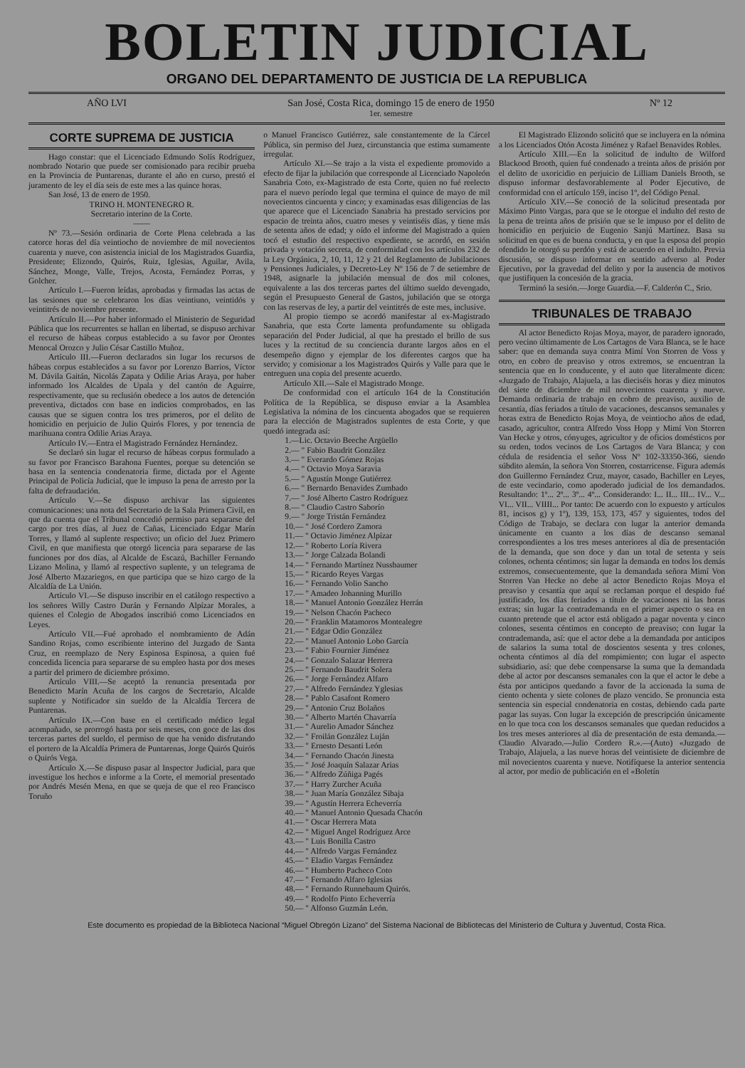BOLETIN JUDICIAL
ORGANO DEL DEPARTAMENTO DE JUSTICIA DE LA REPUBLICA
AÑO LVI San José, Costa Rica, domingo 15 de enero de 1950
1er. semestre
Nº 12
CORTE SUPREMA DE JUSTICIA
Hago constar: que el Licenciado Edmundo Solís Rodríguez, nombrado Notario que puede ser comisionado para recibir prueba en la Provincia de Puntarenas, durante el año en curso, prestó el juramento de ley el día seis de este mes a las quince horas.
San José, 13 de enero de 1950.
TRINO H. MONTENEGRO R.
Secretario interino de la Corte.
——
Nº 73.—Sesión ordinaria de Corte Plena celebrada a las catorce horas del día veintiocho de noviembre de mil novecientos cuarenta y nueve, con asistencia inicial de los Magistrados Guardia, Presidente; Elizondo, Quirós, Ruiz, Iglesias, Aguilar, Avila, Sánchez, Monge, Valle, Trejos, Acosta, Fernández Porras, y Golcher.
Artículo I.—Fueron leídas, aprobadas y firmadas las actas de las sesiones que se celebraron los días veintiuno, veintidós y veintitrés de noviembre presente.
Artículo II.—Por haber informado el Ministerio de Seguridad Pública que los recurrentes se hallan en libertad, se dispuso archivar el recurso de hábeas corpus establecido a su favor por Orontes Menocal Orozco y Julio César Castillo Muñoz.
Artículo III.—Fueron declarados sin lugar los recursos de hábeas corpus establecidos a su favor por Lorenzo Barrios, Víctor M. Dávila Gaitán, Nicolás Zapata y Odilie Arias Araya, por haber informado los Alcaldes de Upala y del cantón de Aguirre, respectivamente, que su reclusión obedece a los autos de detención preventiva, dictados con base en indicios comprobados, en las causas que se siguen contra los tres primeros, por el delito de homicidio en perjuicio de Julio Quirós Flores, y por tenencia de marihuana contra Odilie Arias Araya.
Artículo IV.—Entra el Magistrado Fernández Hernández.
Se declaró sin lugar el recurso de hábeas corpus formulado a su favor por Francisco Barahona Fuentes, porque su detención se basa en la sentencia condenatoria firme, dictada por el Agente Principal de Policía Judicial, que le impuso la pena de arresto por la falta de defraudación.
Artículo V.—Se dispuso archivar las siguientes comunicaciones: una nota del Secretario de la Sala Primera Civil, en que da cuenta que el Tribunal concedió permiso para separarse del cargo por tres días, al Juez de Cañas, Licenciado Edgar Marín Torres, y llamó al suplente respectivo; un oficio del Juez Primero Civil, en que manifiesta que otorgó licencia para separarse de las funciones por dos días, al Alcalde de Escazú, Bachiller Fernando Lizano Molina, y llamó al respectivo suplente, y un telegrama de José Alberto Mazariegos, en que participa que se hizo cargo de la Alcaldía de La Unión.
Artículo VI.—Se dispuso inscribir en el catálogo respectivo a los señores Willy Castro Durán y Fernando Alpízar Morales, a quienes el Colegio de Abogados inscribió como Licenciados en Leyes.
Artículo VII.—Fué aprobado el nombramiento de Adán Sandino Rojas, como escribiente interino del Juzgado de Santa Cruz, en reemplazo de Nery Espinosa Espinosa, a quien fué concedida licencia para separarse de su empleo hasta por dos meses a partir del primero de diciembre próximo.
Artículo VIII.—Se aceptó la renuncia presentada por Benedicto Marín Acuña de los cargos de Secretario, Alcalde suplente y Notificador sin sueldo de la Alcaldía Tercera de Puntarenas.
Artículo IX.—Con base en el certificado médico legal acompañado, se prorrogó hasta por seis meses, con goce de las dos terceras partes del sueldo, el permiso de que ha venido disfrutando el portero de la Alcaldía Primera de Puntarenas, Jorge Quirós Quirós o Quirós Vega.
Artículo X.—Se dispuso pasar al Inspector Judicial, para que investigue los hechos e informe a la Corte, el memorial presentado por Andrés Mesén Mena, en que se queja de que el reo Francisco Toruño
o Manuel Francisco Gutiérrez, sale constantemente de la Cárcel Pública, sin permiso del Juez, circunstancia que estima sumamente irregular.
Artículo XI.—Se trajo a la vista el expediente promovido a efecto de fijar la jubilación que corresponde al Licenciado Napoleón Sanabria Coto, ex-Magistrado de esta Corte, quien no fué reelecto para el nuevo período legal que termina el quince de mayo de mil novecientos cincuenta y cinco; y examinadas esas diligencias de las que aparece que el Licenciado Sanabria ha prestado servicios por espacio de treinta años, cuatro meses y veintiséis días, y tiene más de setenta años de edad; y oído el informe del Magistrado a quien tocó el estudio del respectivo expediente, se acordó, en sesión privada y votación secreta, de conformidad con los artículos 232 de la Ley Orgánica, 2, 10, 11, 12 y 21 del Reglamento de Jubilaciones y Pensiones Judiciales, y Decreto-Ley Nº 156 de 7 de setiembre de 1948, asignarle la jubilación mensual de dos mil colones, equivalente a las dos terceras partes del último sueldo devengado, según el Presupuesto General de Gastos, jubilación que se otorga con las reservas de ley, a partir del veintitrés de este mes, inclusive.
Al propio tiempo se acordó manifestar al ex-Magistrado Sanabria, que esta Corte lamenta profundamente su obligada separación del Poder Judicial, al que ha prestado el brillo de sus luces y la rectitud de su conciencia durante largos años en el desempeño digno y ejemplar de los diferentes cargos que ha servido; y comisionar a los Magistrados Quirós y Valle para que le entreguen una copia del presente acuerdo.
Artículo XII.—Sale el Magistrado Monge.
De conformidad con el artículo 164 de la Constitución Política de la República, se dispuso enviar a la Asamblea Legislativa la nómina de los cincuenta abogados que se requieren para la elección de Magistrados suplentes de esta Corte, y que quedó integrada así:
1.—Lic. Octavio Beeche Argüello
2.— " Fabio Baudrit González
3.— " Everardo Gómez Rojas
4.— " Octavio Moya Saravia
5.— " Agustín Monge Gutiérrez
6.— " Bernardo Benavides Zumbado
7.— " José Alberto Castro Rodríguez
8.— " Claudio Castro Saborío
9.— " Jorge Tristán Fernández
10.— " José Cordero Zamora
11.— " Octavio Jiménez Alpízar
12.— " Roberto Loría Rivera
13.— " Jorge Calzada Bolandi
14.— " Fernando Martínez Nussbaumer
15.— " Ricardo Reyes Vargas
16.— " Fernando Volio Sancho
17.— " Amadeo Johanning Murillo
18.— " Manuel Antonio González Herrán
19.— " Nelson Chacón Pacheco
20.— " Franklin Matamoros Montealegre
21.— " Edgar Odio González
22.— " Manuel Antonio Lobo García
23.— " Fabio Fournier Jiménez
24.— " Gonzalo Salazar Herrera
25.— " Fernando Baudrit Solera
26.— " Jorge Fernández Alfaro
27.— " Alfredo Fernández Yglesias
28.— " Pablo Casafont Romero
29.— " Antonio Cruz Bolaños
30.— " Alberto Martén Chavarría
31.— " Aurelio Amador Sánchez
32.— " Froilán González Luján
33.— " Ernesto Desanti León
34.— " Fernando Chacón Jinesta
35.— " José Joaquín Salazar Arias
36.— " Alfredo Zúñiga Pagés
37.— " Harry Zurcher Acuña
38.— " Juan María González Sibaja
39.— " Agustín Herrera Echeverría
40.— " Manuel Antonio Quesada Chacón
41.— " Oscar Herrera Mata
42.— " Miguel Angel Rodríguez Arce
43.— " Luis Bonilla Castro
44.— " Alfredo Vargas Fernández
45.— " Eladio Vargas Fernández
46.— " Humberto Pacheco Coto
47.— " Fernando Alfaro Iglesias
48.— " Fernando Runnebaum Quirós.
49.— " Rodolfo Pinto Echeverría
50.— " Alfonso Guzmán León.
El Magistrado Elizondo solicitó que se incluyera en la nómina a los Licenciados Otón Acosta Jiménez y Rafael Benavides Robles.
Artículo XIII.—En la solicitud de indulto de Wilford Blackood Brooth, quien fué condenado a treinta años de prisión por el delito de uxoricidio en perjuicio de Lilliam Daniels Brooth, se dispuso informar desfavorablemente al Poder Ejecutivo, de conformidad con el artículo 159, inciso 1º, del Código Penal.
Artículo XIV.—Se conoció de la solicitud presentada por Máximo Pinto Vargas, para que se le otorgue el indulto del resto de la pena de treinta años de prisión que se le impuso por el delito de homicidio en perjuicio de Eugenio Sanjú Martínez. Basa su solicitud en que es de buena conducta, y en que la esposa del propio ofendido le otorgó su perdón y está de acuerdo en el indulto. Previa discusión, se dispuso informar en sentido adverso al Poder Ejecutivo, por la gravedad del delito y por la ausencia de motivos que justifiquen la concesión de la gracia.
Terminó la sesión.—Jorge Guardia.—F. Calderón C., Srio.
TRIBUNALES DE TRABAJO
Al actor Benedicto Rojas Moya, mayor, de paradero ignorado, pero vecino últimamente de Los Cartagos de Vara Blanca, se le hace saber: que en demanda suya contra Mimí Von Storren de Voss y otro, en cobro de preaviso y otros extremos, se encuentran la sentencia que en lo conducente, y el auto que literalmente dicen: «Juzgado de Trabajo, Alajuela, a las dieciséis horas y diez minutos del siete de diciembre de mil novecientos cuarenta y nueve. Demanda ordinaria de trabajo en cobro de preaviso, auxilio de cesantía, días feriados a título de vacaciones, descansos semanales y horas extra de Benedicto Rojas Moya, de veintiocho años de edad, casado, agricultor, contra Alfredo Voss Hopp y Mimí Von Storren Van Hecke y otros, cónyuges, agricultor y de oficios domésticos por su orden, todos vecinos de Los Cartagos de Vara Blanca; y con cédula de residencia el señor Voss Nº 102-33350-366, siendo súbdito alemán, la señora Von Storren, costarricense. Figura además don Guillermo Fernández Cruz, mayor, casado, Bachiller en Leyes, de este vecindario, como apoderado judicial de los demandados. Resultando: 1º... 2º... 3º... 4º... Considerando: I... II... III... IV... V... VI... VII... VIIII... Por tanto: De acuerdo con lo expuesto y artículos 81, incisos g) y 1º), 139, 153, 173, 457 y siguientes, todos del Código de Trabajo, se declara con lugar la anterior demanda únicamente en cuanto a los días de descanso semanal correspondientes a los tres meses anteriores al día de presentación de la demanda, que son doce y dan un total de setenta y seis colones, ochenta céntimos; sin lugar la demanda en todos los demás extremos, consecuentemente, que la demandada señora Mimí Von Storren Van Hecke no debe al actor Benedicto Rojas Moya el preaviso y cesantía que aquí se reclaman porque el despido fué justificado, los días feriados a título de vacaciones ni las horas extras; sin lugar la contrademanda en el primer aspecto o sea en cuanto pretende que el actor está obligado a pagar noventa y cinco colones, sesenta céntimos en concepto de preaviso; con lugar la contrademanda, así: que el actor debe a la demandada por anticipos de salarios la suma total de doscientos sesenta y tres colones, ochenta céntimos al día del rompimiento; con lugar el aspecto subsidiario, así: que debe compensarse la suma que la demandada debe al actor por descansos semanales con la que el actor le debe a ésta por anticipos quedando a favor de la accionada la suma de ciento ochenta y siete colones de plazo vencido. Se pronuncia esta sentencia sin especial condenatoria en costas, debiendo cada parte pagar las suyas. Con lugar la excepción de prescripción únicamente en lo que toca con los descansos semanales que quedan reducidos a los tres meses anteriores al día de presentación de esta demanda.—Claudio Alvarado.—Julio Cordero R.».—(Auto) «Juzgado de Trabajo, Alajuela, a las nueve horas del veintisiete de diciembre de mil novecientos cuarenta y nueve. Notifíquese la anterior sentencia al actor, por medio de publicación en el «Boletín
Este documento es propiedad de la Biblioteca Nacional “Miguel Obregón Lizano” del Sistema Nacional de Bibliotecas del Ministerio de Cultura y Juventud, Costa Rica.